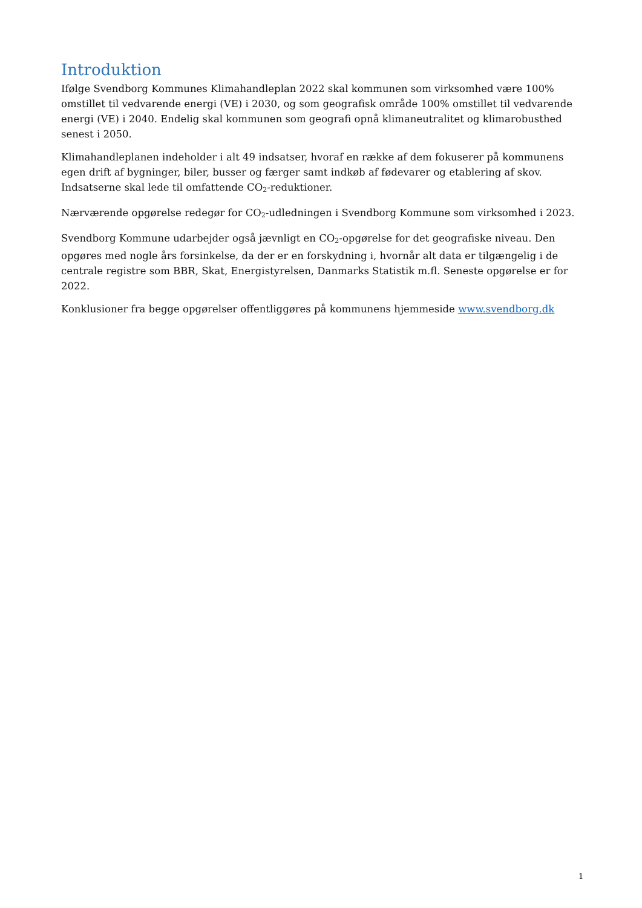Introduktion
Ifølge Svendborg Kommunes Klimahandleplan 2022 skal kommunen som virksomhed være 100% omstillet til vedvarende energi (VE) i 2030, og som geografisk område 100% omstillet til vedvarende energi (VE) i 2040. Endelig skal kommunen som geografi opnå klimaneutralitet og klimarobusthed senest i 2050.
Klimahandleplanen indeholder i alt 49 indsatser, hvoraf en række af dem fokuserer på kommunens egen drift af bygninger, biler, busser og færger samt indkøb af fødevarer og etablering af skov. Indsatserne skal lede til omfattende CO<sub>2</sub>-reduktioner.
Nærværende opgørelse redegør for CO<sub>2</sub>-udledningen i Svendborg Kommune som virksomhed i 2023.
Svendborg Kommune udarbejder også jævnligt en CO<sub>2</sub>-opgørelse for det geografiske niveau. Den opgøres med nogle års forsinkelse, da der er en forskydning i, hvornår alt data er tilgængelig i de centrale registre som BBR, Skat, Energistyrelsen, Danmarks Statistik m.fl. Seneste opgørelse er for 2022.
Konklusioner fra begge opgørelser offentliggøres på kommunens hjemmeside www.svendborg.dk
1